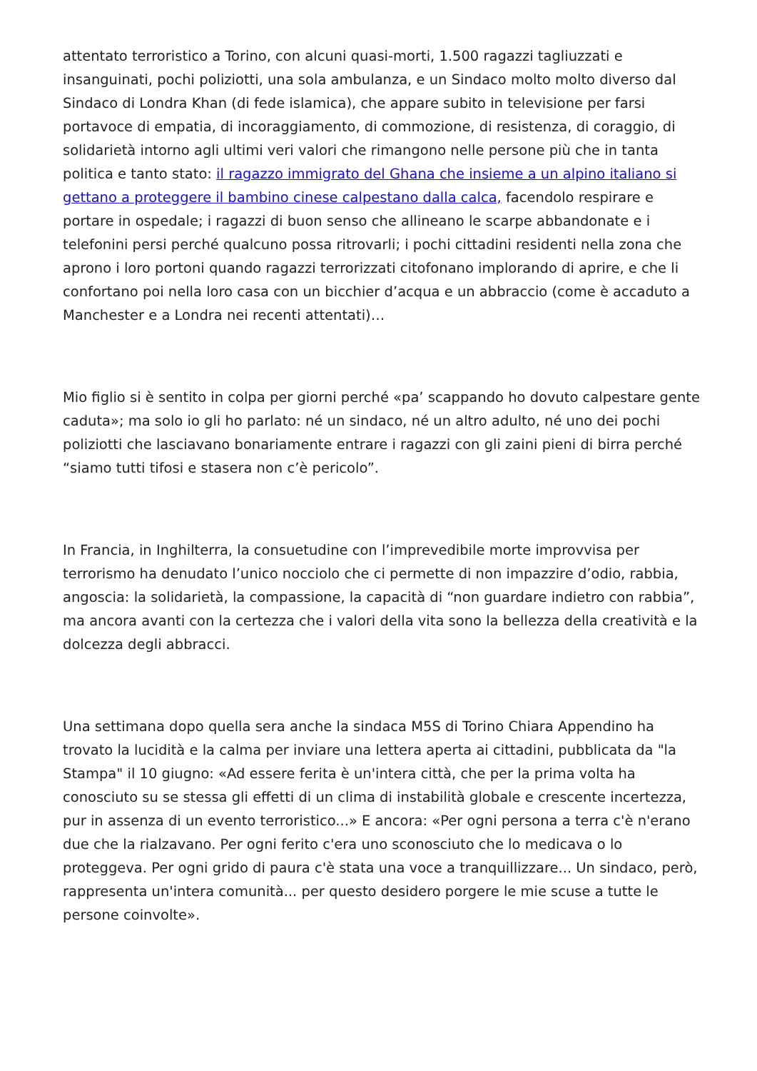attentato terroristico a Torino, con alcuni quasi-morti, 1.500 ragazzi tagliuzzati e insanguinati, pochi poliziotti, una sola ambulanza, e un Sindaco molto molto diverso dal Sindaco di Londra Khan (di fede islamica), che appare subito in televisione per farsi portavoce di empatia, di incoraggiamento, di commozione, di resistenza, di coraggio, di solidarietà intorno agli ultimi veri valori che rimangono nelle persone più che in tanta politica e tanto stato: il ragazzo immigrato del Ghana che insieme a un alpino italiano si gettano a proteggere il bambino cinese calpestano dalla calca, facendolo respirare e portare in ospedale; i ragazzi di buon senso che allineano le scarpe abbandonate e i telefonini persi perché qualcuno possa ritrovarli; i pochi cittadini residenti nella zona che aprono i loro portoni quando ragazzi terrorizzati citofonano implorando di aprire, e che li confortano poi nella loro casa con un bicchier d’acqua e un abbraccio (come è accaduto a Manchester e a Londra nei recenti attentati)…
Mio figlio si è sentito in colpa per giorni perché «pa’ scappando ho dovuto calpestare gente caduta»; ma solo io gli ho parlato: né un sindaco, né un altro adulto, né uno dei pochi poliziotti che lasciavano bonariamente entrare i ragazzi con gli zaini pieni di birra perché “siamo tutti tifosi e stasera non c’è pericolo”.
In Francia, in Inghilterra, la consuetudine con l’imprevedibile morte improvvisa per terrorismo ha denudato l’unico nocciolo che ci permette di non impazzire d’odio, rabbia, angoscia: la solidarietà, la compassione, la capacità di “non guardare indietro con rabbia”, ma ancora avanti con la certezza che i valori della vita sono la bellezza della creatività e la dolcezza degli abbracci.
Una settimana dopo quella sera anche la sindaca M5S di Torino Chiara Appendino ha trovato la lucidità e la calma per inviare una lettera aperta ai cittadini, pubblicata da "la Stampa" il 10 giugno: «Ad essere ferita è un'intera città, che per la prima volta ha conosciuto su se stessa gli effetti di un clima di instabilità globale e crescente incertezza, pur in assenza di un evento terroristico...» E ancora: «Per ogni persona a terra c'è n'erano due che la rialzavano. Per ogni ferito c'era uno sconosciuto che lo medicava o lo proteggeva. Per ogni grido di paura c'è stata una voce a tranquillizzare... Un sindaco, però, rappresenta un'intera comunità... per questo desidero porgere le mie scuse a tutte le persone coinvolte».